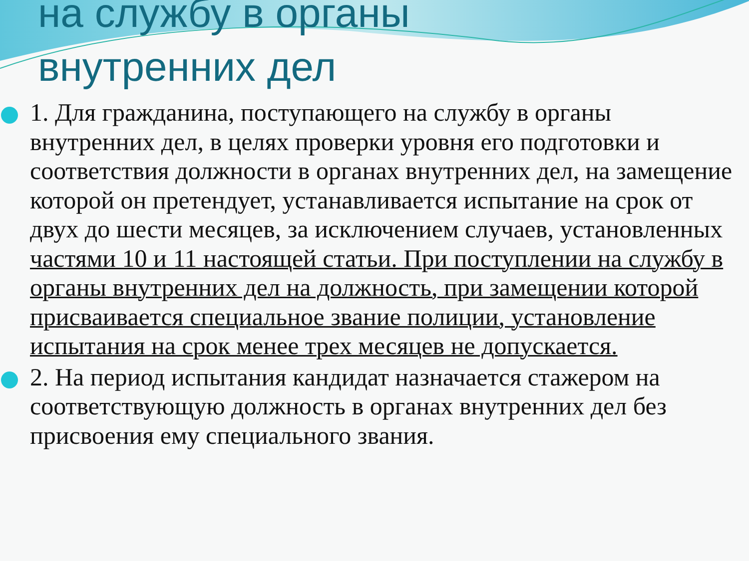на службу в органы
внутренних дел
1. Для гражданина, поступающего на службу в органы внутренних дел, в целях проверки уровня его подготовки и соответствия должности в органах внутренних дел, на замещение которой он претендует, устанавливается испытание на срок от двух до шести месяцев, за исключением случаев, установленных частями 10 и 11 настоящей статьи. При поступлении на службу в органы внутренних дел на должность, при замещении которой присваивается специальное звание полиции, установление испытания на срок менее трех месяцев не допускается.
2. На период испытания кандидат назначается стажером на соответствующую должность в органах внутренних дел без присвоения ему специального звания.